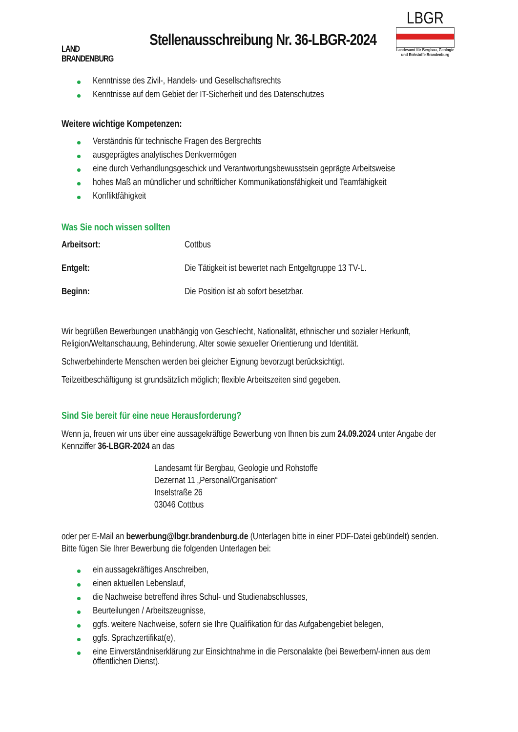LAND
BRANDENBURG
Stellenausschreibung Nr. 36-LBGR-2024
LBGR
Landesamt für Bergbau, Geologie und Rohstoffe Brandenburg
Kenntnisse des Zivil-, Handels- und Gesellschaftsrechts
Kenntnisse auf dem Gebiet der IT-Sicherheit und des Datenschutzes
Weitere wichtige Kompetenzen:
Verständnis für technische Fragen des Bergrechts
ausgeprägtes analytisches Denkvermögen
eine durch Verhandlungsgeschick und Verantwortungsbewusstsein geprägte Arbeitsweise
hohes Maß an mündlicher und schriftlicher Kommunikationsfähigkeit und Teamfähigkeit
Konfliktfähigkeit
Was Sie noch wissen sollten
Arbeitsort: Cottbus
Entgelt: Die Tätigkeit ist bewertet nach Entgeltgruppe 13 TV-L.
Beginn: Die Position ist ab sofort besetzbar.
Wir begrüßen Bewerbungen unabhängig von Geschlecht, Nationalität, ethnischer und sozialer Herkunft, Religion/Weltanschauung, Behinderung, Alter sowie sexueller Orientierung und Identität.
Schwerbehinderte Menschen werden bei gleicher Eignung bevorzugt berücksichtigt.
Teilzeitbeschäftigung ist grundsätzlich möglich; flexible Arbeitszeiten sind gegeben.
Sind Sie bereit für eine neue Herausforderung?
Wenn ja, freuen wir uns über eine aussagekräftige Bewerbung von Ihnen bis zum 24.09.2024 unter Angabe der Kennziffer 36-LBGR-2024 an das
Landesamt für Bergbau, Geologie und Rohstoffe
Dezernat 11 „Personal/Organisation“
Inselstraße 26
03046 Cottbus
oder per E-Mail an bewerbung@lbgr.brandenburg.de (Unterlagen bitte in einer PDF-Datei gebündelt) senden. Bitte fügen Sie Ihrer Bewerbung die folgenden Unterlagen bei:
ein aussagekräftiges Anschreiben,
einen aktuellen Lebenslauf,
die Nachweise betreffend ihres Schul- und Studienabschlusses,
Beurteilungen / Arbeitszeugnisse,
ggfs. weitere Nachweise, sofern sie Ihre Qualifikation für das Aufgabengebiet belegen,
ggfs. Sprachzertifikat(e),
eine Einverständniserklärung zur Einsichtnahme in die Personalakte (bei Bewerbern/-innen aus dem öffentlichen Dienst).